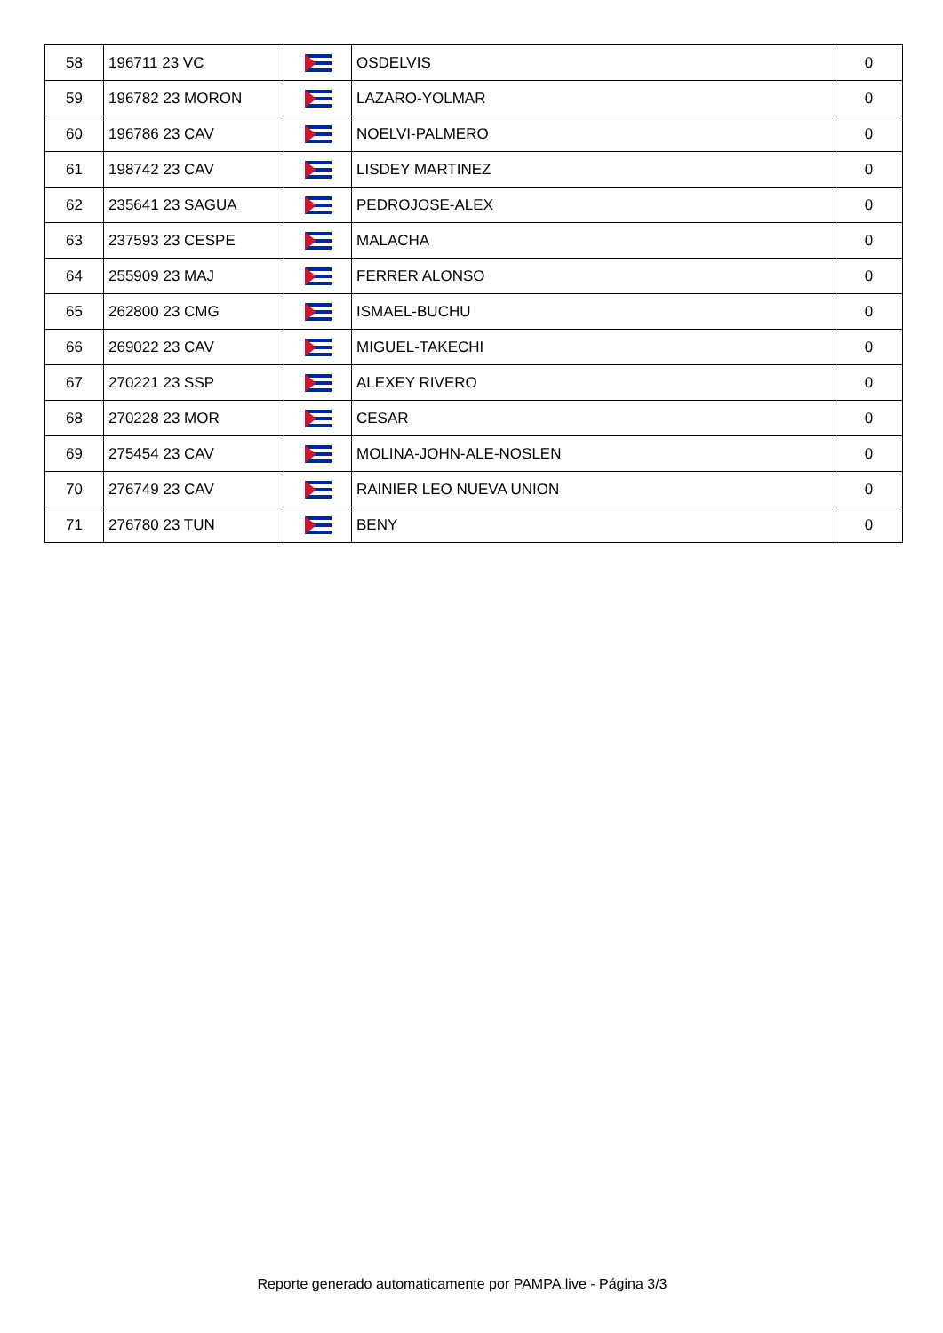| 58 | 196711 23 VC | | OSDELVIS | 0 |
| 59 | 196782 23 MORON | | LAZARO-YOLMAR | 0 |
| 60 | 196786 23 CAV | | NOELVI-PALMERO | 0 |
| 61 | 198742 23 CAV | | LISDEY MARTINEZ | 0 |
| 62 | 235641 23 SAGUA | | PEDROJOSE-ALEX | 0 |
| 63 | 237593 23 CESPE | | MALACHA | 0 |
| 64 | 255909 23 MAJ | | FERRER ALONSO | 0 |
| 65 | 262800 23 CMG | | ISMAEL-BUCHU | 0 |
| 66 | 269022 23 CAV | | MIGUEL-TAKECHI | 0 |
| 67 | 270221 23 SSP | | ALEXEY RIVERO | 0 |
| 68 | 270228 23 MOR | | CESAR | 0 |
| 69 | 275454 23 CAV | | MOLINA-JOHN-ALE-NOSLEN | 0 |
| 70 | 276749 23 CAV | | RAINIER LEO NUEVA UNION | 0 |
| 71 | 276780 23 TUN | | BENY | 0 |
Reporte generado automaticamente por PAMPA.live - Página 3/3